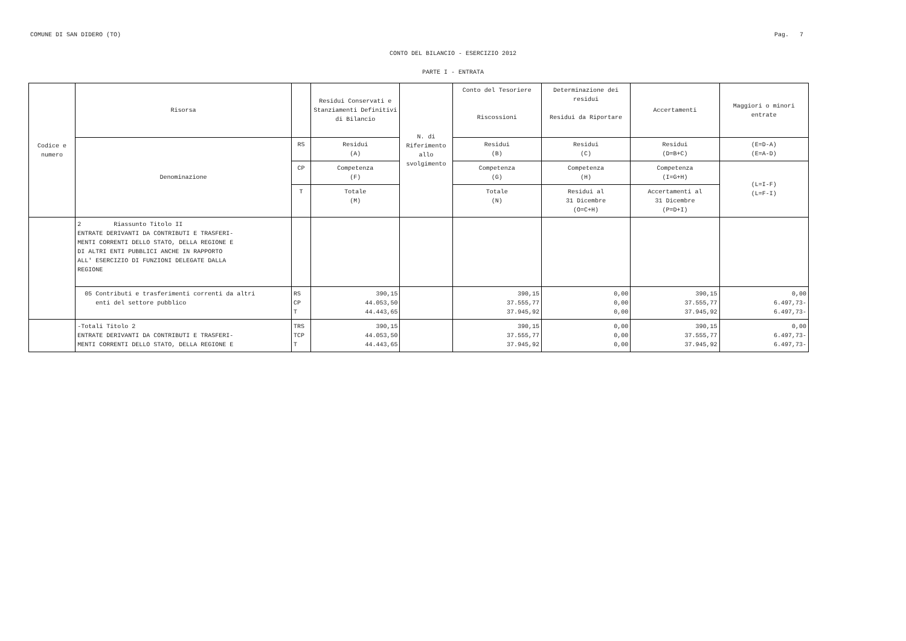COMUNE DI SAN DIDERO (TO) Pag. 7
CONTO DEL BILANCIO - ESERCIZIO 2012
PARTE I - ENTRATA
| Codice e numero | Risorsa | | Residui Conservati e Stanziamenti Definitivi di Bilancio | N. di Riferimento allo svolgimento | Conto del Tesoriere Riscossioni | Determinazione dei residui Residui da Riportare | Accertamenti | Maggiori o minori entrate |
| --- | --- | --- | --- | --- | --- | --- | --- | --- |
| | Denominazione | RS | Residui (A) | | Residui (B) | Residui (C) | Residui (D=B+C) | (E=D-A) (E=A-D) |
| | | CP | Competenza (F) | | Competenza (G) | Competenza (H) | Competenza (I=G+H) | (L=I-F) (L=F-I) |
| | | T | Totale (M) | | Totale (N) | Residui al 31 Dicembre (O=C+H) | Accertamenti al 31 Dicembre (P=D+I) | |
| | 2 Riassunto Titolo II ENTRATE DERIVANTI DA CONTRIBUTI E TRASFERI- MENTI CORRENTI DELLO STATO, DELLA REGIONE E DI ALTRI ENTI PUBBLICI ANCHE IN RAPPORTO ALL' ESERCIZIO DI FUNZIONI DELEGATE DALLA REGIONE | | | | | | | |
| | 05 Contributi e trasferimenti correnti da altri enti del settore pubblico | RS CP T | 390,15 44.053,50 44.443,65 | | 390,15 37.555,77 37.945,92 | 0,00 0,00 0,00 | 390,15 37.555,77 37.945,92 | 0,00 6.497,73- 6.497,73- |
| | -Totali Titolo 2 ENTRATE DERIVANTI DA CONTRIBUTI E TRASFERI- MENTI CORRENTI DELLO STATO, DELLA REGIONE E | TRS TCP T | 390,15 44.053,50 44.443,65 | | 390,15 37.555,77 37.945,92 | 0,00 0,00 0,00 | 390,15 37.555,77 37.945,92 | 0,00 6.497,73- 6.497,73- |